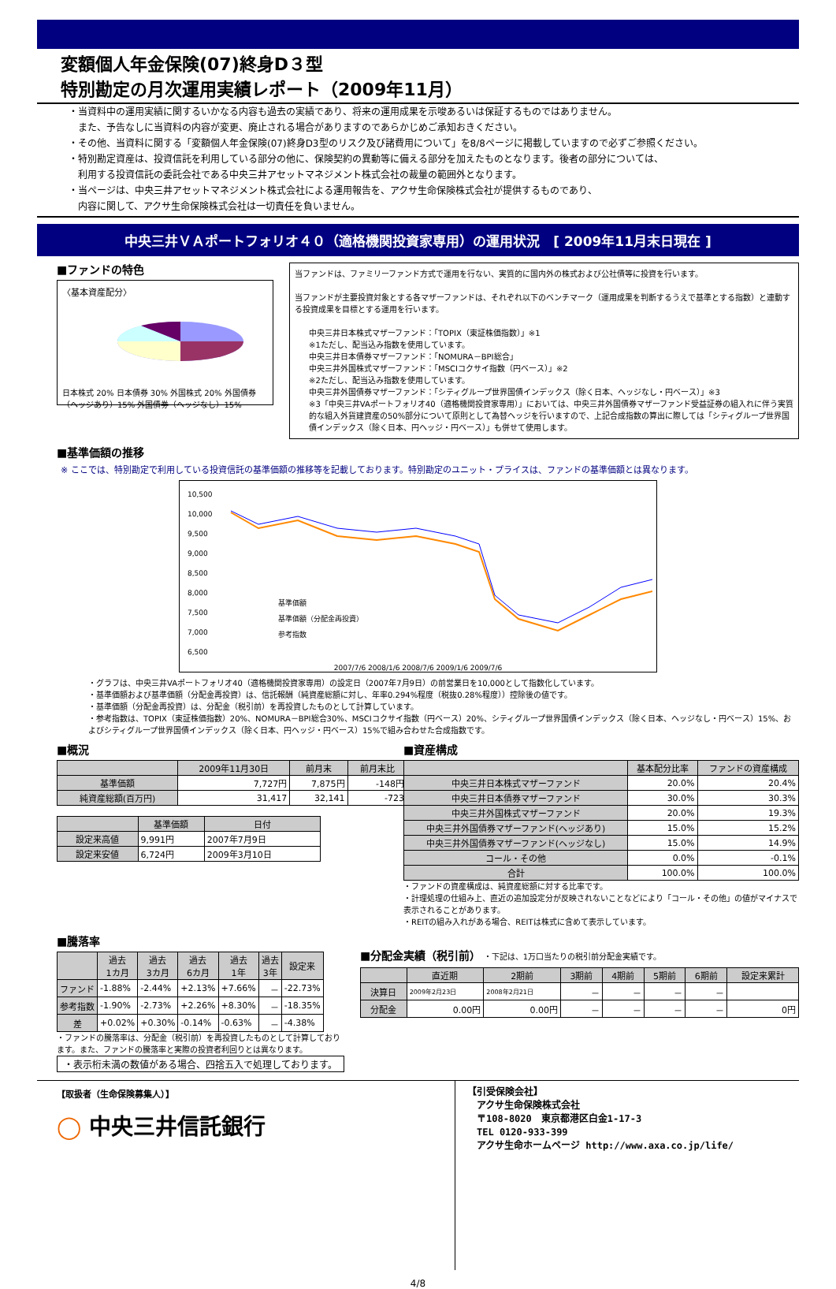変額個人年金保険(07)終身D３型
特別勘定の月次運用実績レポート（2009年11月）
・当資料中の運用実績に関するいかなる内容も過去の実績であり、将来の運用成果を示唆あるいは保証するものではありません。
　また、予告なしに当資料の内容が変更、廃止される場合がありますのであらかじめご承知おきください。
・その他、当資料に関する「変額個人年金保険(07)終身D3型のリスク及び諸費用について」を8/8ページに掲載していますので必ずご参照ください。
・特別勘定資産は、投資信託を利用している部分の他に、保険契約の異動等に備える部分を加えたものとなります。後者の部分については、
　利用する投資信託の委託会社である中央三井アセットマネジメント株式会社の裁量の範囲外となります。
・当ページは、中央三井アセットマネジメント株式会社による運用報告を、アクサ生命保険株式会社が提供するものであり、
　内容に関して、アクサ生命保険株式会社は一切責任を負いません。
中央三井ＶＡポートフォリオ４０（適格機関投資家専用）の運用状況　[ 2009年11月末日現在 ]
■ファンドの特色
〈基本資産配分〉
日本株式 20% 日本債券 30% 外国株式 20% 外国債券（ヘッジあり）15% 外国債券（ヘッジなし）15%
当ファンドは、ファミリーファンド方式で運用を行ない、実質的に国内外の株式および公社債等に投資を行います。
当ファンドが主要投資対象とする各マザーファンドは、それぞれ以下のベンチマーク（運用成果を判断するうえで基準とする指数）と連動する投資成果を目標とする運用を行います。
中央三井日本株式マザーファンド：「TOPIX（東証株価指数）」※1
※1ただし、配当込み指数を使用しています。
中央三井日本債券マザーファンド：「NOMURA－BPI総合」
中央三井外国株式マザーファンド：「MSCIコクサイ指数（円ベース）」※2
※2ただし、配当込み指数を使用しています。
中央三井外国債券マザーファンド：「シティグループ世界国債インデックス（除く日本、ヘッジなし・円ベース）」※3
※3「中央三井VAポートフォリオ40（適格機関投資家専用）」においては、中央三井外国債券マザーファンド受益証券の組入れに伴う実質的な組入外貨建資産の50%部分について原則として為替ヘッジを行いますので、上記合成指数の算出に際しては「シティグループ世界国債インデックス（除く日本、円ヘッジ・円ベース）」も併せて使用します。
■基準価額の推移
※ ここでは、特別勘定で利用している投資信託の基準価額の推移等を記載しております。特別勘定のユニット・プライスは、ファンドの基準価額とは異なります。
10,500
10,000
9,500
9,000
8,500
8,000
7,500
7,000
6,500
基準価額
基準価額（分配金再投資）
参考指数
2007/7/6 2008/1/6 2008/7/6 2009/1/6 2009/7/6
・グラフは、中央三井VAポートフォリオ40（適格機関投資家専用）の設定日（2007年7月9日）の前営業日を10,000として指数化しています。
・基準価額および基準価額（分配金再投資）は、信託報酬（純資産総額に対し、年率0.294%程度（税抜0.28%程度））控除後の値です。
・基準価額（分配金再投資）は、分配金（税引前）を再投資したものとして計算しています。
・参考指数は、TOPIX（東証株価指数）20%、NOMURA－BPI総合30%、MSCIコクサイ指数（円ベース）20%、シティグループ世界国債インデックス（除く日本、ヘッジなし・円ベース）15%、およびシティグループ世界国債インデックス（除く日本、円ヘッジ・円ベース）15%で組み合わせた合成指数です。
■概況
| | 2009年11月30日 | 前月末 | 前月末比 |
| --- | --- | --- | --- |
| 基準価額 | 7,727円 | 7,875円 | -148円 |
| 純資産総額(百万円) | 31,417 | 32,141 | -723 |
| | 基準価額 | 日付 |
| --- | --- | --- |
| 設定来高値 | 9,991円 | 2007年7月9日 |
| 設定来安値 | 6,724円 | 2009年3月10日 |
■資産構成
| | 基本配分比率 | ファンドの資産構成 |
| --- | --- | --- |
| 中央三井日本株式マザーファンド | 20.0% | 20.4% |
| 中央三井日本債券マザーファンド | 30.0% | 30.3% |
| 中央三井外国株式マザーファンド | 20.0% | 19.3% |
| 中央三井外国債券マザーファンド(ヘッジあり) | 15.0% | 15.2% |
| 中央三井外国債券マザーファンド(ヘッジなし) | 15.0% | 14.9% |
| コール・その他 | 0.0% | -0.1% |
| 合計 | 100.0% | 100.0% |
・ファンドの資産構成は、純資産総額に対する比率です。
・計理処理の仕組み上、直近の追加設定分が反映されないことなどにより「コール・その他」の値がマイナスで表示されることがあります。
・REITの組み入れがある場合、REITは株式に含めて表示しています。
■騰落率
| | 過去 1カ月 | 過去 3カ月 | 過去 6カ月 | 過去 1年 | 過去 3年 | 設定来 |
| --- | --- | --- | --- | --- | --- | --- |
| ファンド | -1.88% | -2.44% | +2.13% | +7.66% | － | -22.73% |
| 参考指数 | -1.90% | -2.73% | +2.26% | +8.30% | － | -18.35% |
| 差 | +0.02% | +0.30% | -0.14% | -0.63% | － | -4.38% |
・ファンドの騰落率は、分配金（税引前）を再投資したものとして計算しており ます。また、ファンドの騰落率と実際の投資者利回りとは異なります。
・表示桁未満の数値がある場合、四捨五入で処理しております。
■分配金実績（税引前） ・下記は、1万口当たりの税引前分配金実績です。
| | 直近期 | 2期前 | 3期前 | 4期前 | 5期前 | 6期前 | 設定来累計 |
| --- | --- | --- | --- | --- | --- | --- | --- |
| 決算日 | 2009年2月23日 | 2008年2月21日 | － | － | － | － | |
| 分配金 | 0.00円 | 0.00円 | － | － | － | － | 0円 |
【取扱者（生命保険募集人）】
◯ 中央三井信託銀行
【引受保険会社】
　アクサ生命保険株式会社
　〒108-8020　東京都港区白金1-17-3
　TEL 0120-933-399
　アクサ生命ホームページ http://www.axa.co.jp/life/
4/8